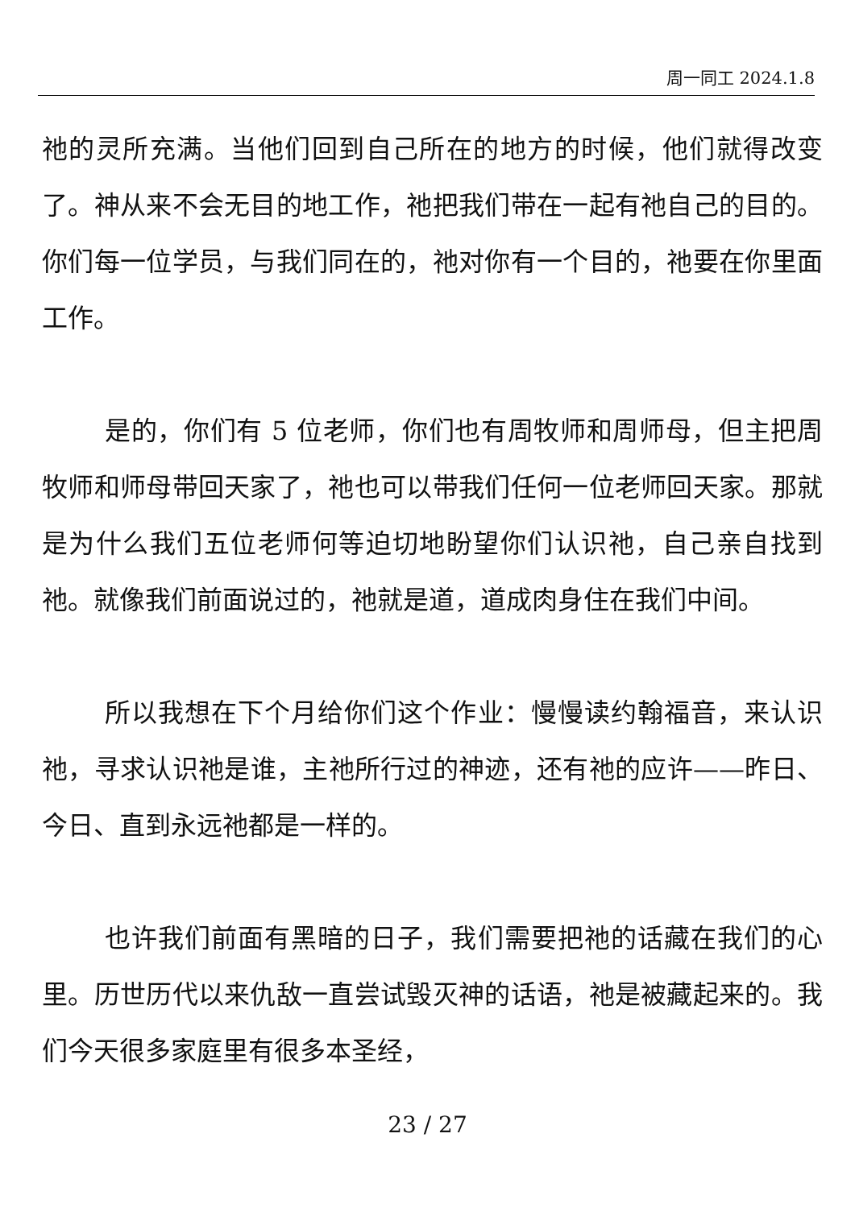周一同工 2024.1.8
祂的灵所充满。当他们回到自己所在的地方的时候，他们就得改变了。神从来不会无目的地工作，祂把我们带在一起有祂自己的目的。你们每一位学员，与我们同在的，祂对你有一个目的，祂要在你里面工作。
是的，你们有 5 位老师，你们也有周牧师和周师母，但主把周牧师和师母带回天家了，祂也可以带我们任何一位老师回天家。那就是为什么我们五位老师何等迫切地盼望你们认识祂，自己亲自找到祂。就像我们前面说过的，祂就是道，道成肉身住在我们中间。
所以我想在下个月给你们这个作业：慢慢读约翰福音，来认识祂，寻求认识祂是谁，主祂所行过的神迹，还有祂的应许——昨日、今日、直到永远祂都是一样的。
也许我们前面有黑暗的日子，我们需要把祂的话藏在我们的心里。历世历代以来仇敌一直尝试毁灭神的话语，祂是被藏起来的。我们今天很多家庭里有很多本圣经，
23 / 27